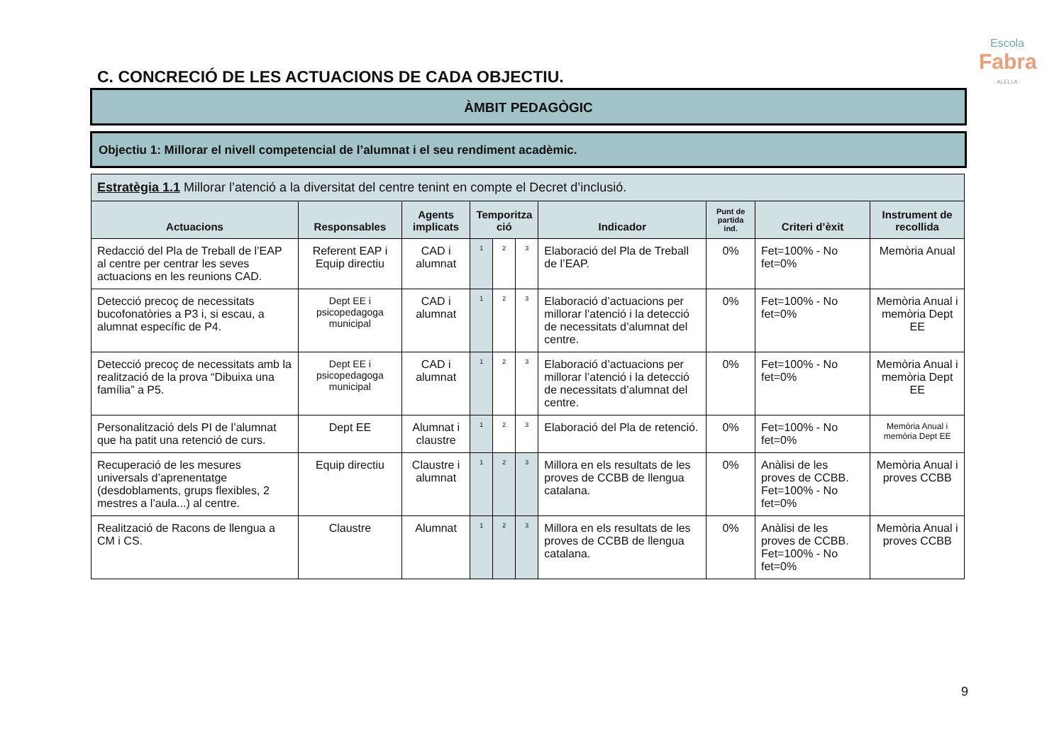Escola
Fabra
· ALELLA ·
C. CONCRECIÓ DE LES ACTUACIONS DE CADA OBJECTIU.
ÀMBIT PEDAGÒGIC
Objectiu 1: Millorar el nivell competencial de l’alumnat i el seu rendiment acadèmic.
| Estratègia 1.1 Millorar l’atenció a la diversitat del centre tenint en compte el Decret d’inclusió. | | | | | | | | | |
| Actuacions | Responsables | Agents implicats | Temporitza ció | | | Indicador | Punt de partida ind. | Criteri d’èxit | Instrument de recollida |
| Redacció del Pla de Treball de l’EAP al centre per centrar les seves actuacions en les reunions CAD. | Referent EAP i Equip directiu | CAD i alumnat | 1 | 2 | 3 | Elaboració del Pla de Treball de l’EAP. | 0% | Fet=100% - No fet=0% | Memòria Anual |
| Detecció precoç de necessitats bucofonatòries a P3 i, si escau, a alumnat específic de P4. | Dept EE i psicopedagoga municipal | CAD i alumnat | 1 | 2 | 3 | Elaboració d’actuacions per millorar l’atenció i la detecció de necessitats d’alumnat del centre. | 0% | Fet=100% - No fet=0% | Memòria Anual i memòria Dept EE |
| Detecció precoç de necessitats amb la realització de la prova “Dibuixa una família” a P5. | Dept EE i psicopedagoga municipal | CAD i alumnat | 1 | 2 | 3 | Elaboració d’actuacions per millorar l’atenció i la detecció de necessitats d’alumnat del centre. | 0% | Fet=100% - No fet=0% | Memòria Anual i memòria Dept EE |
| Personalització dels PI de l’alumnat que ha patit una retenció de curs. | Dept EE | Alumnat i claustre | 1 | 2 | 3 | Elaboració del Pla de retenció. | 0% | Fet=100% - No fet=0% | Memòria Anual i memòria Dept EE |
| Recuperació de les mesures universals d’aprenentatge (desdoblaments, grups flexibles, 2 mestres a l’aula...) al centre. | Equip directiu | Claustre i alumnat | 1 | 2 | 3 | Millora en els resultats de les proves de CCBB de llengua catalana. | 0% | Anàlisi de les proves de CCBB. Fet=100% - No fet=0% | Memòria Anual i proves CCBB |
| Realització de Racons de llengua a CM i CS. | Claustre | Alumnat | 1 | 2 | 3 | Millora en els resultats de les proves de CCBB de llengua catalana. | 0% | Anàlisi de les proves de CCBB. Fet=100% - No fet=0% | Memòria Anual i proves CCBB |
9